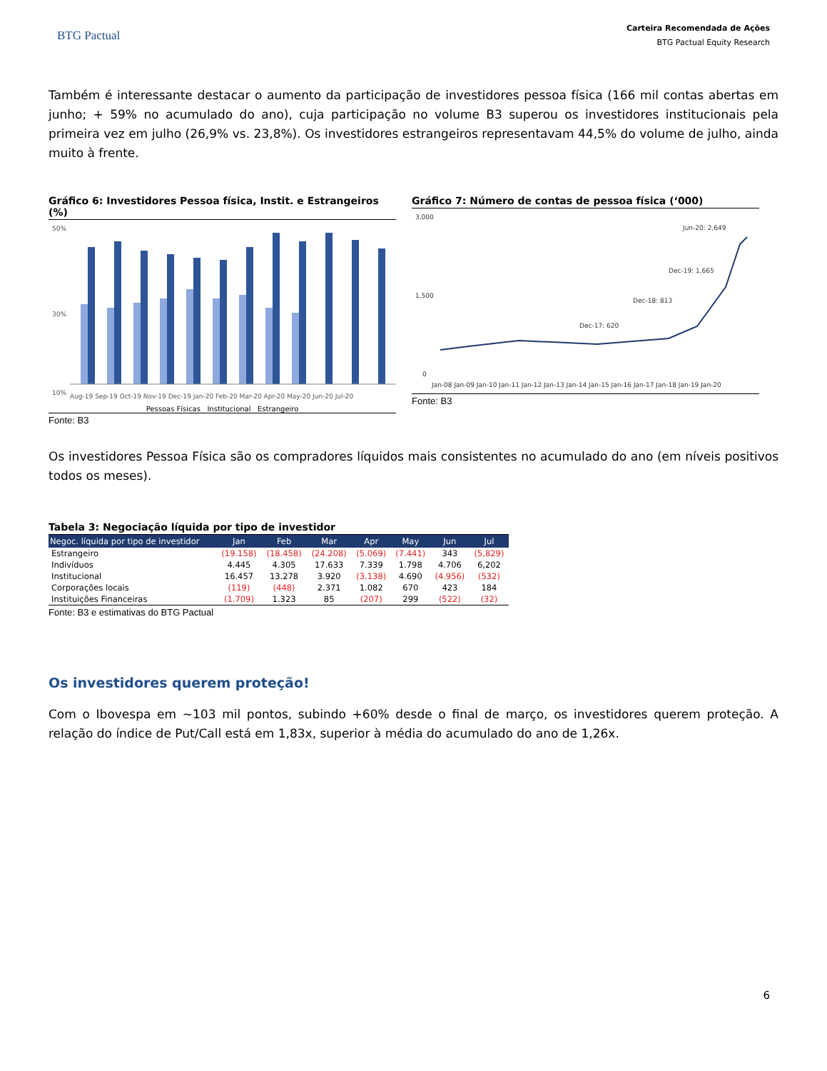BTG Pactual
Carteira Recomendada de Ações
BTG Pactual Equity Research
Também é interessante destacar o aumento da participação de investidores pessoa física (166 mil contas abertas em junho; + 59% no acumulado do ano), cuja participação no volume B3 superou os investidores institucionais pela primeira vez em julho (26,9% vs. 23,8%). Os investidores estrangeiros representavam 44,5% do volume de julho, ainda muito à frente.
Gráfico 6: Investidores Pessoa física, Instit. e Estrangeiros (%)
50%
30%
10%
Aug-19 Sep-19 Oct-19 Nov-19 Dec-19 Jan-20 Feb-20 Mar-20 Apr-20 May-20 Jun-20 Jul-20
Pessoas Físicas Institucional Estrangeiro
Fonte: B3
Gráfico 7: Número de contas de pessoa física (‘000)
3,000
1,500
0
Jun-20: 2,649
Dec-19: 1,665
Dec-18: 813
Dec-17: 620
Jan-08 Jan-09 Jan-10 Jan-11 Jan-12 Jan-13 Jan-14 Jan-15 Jan-16 Jan-17 Jan-18 Jan-19 Jan-20
Fonte: B3
Os investidores Pessoa Física são os compradores líquidos mais consistentes no acumulado do ano (em níveis positivos todos os meses).
Tabela 3: Negociação líquida por tipo de investidor
| Negoc. líquida por tipo de investidor | Jan | Feb | Mar | Apr | May | Jun | Jul |
| --- | --- | --- | --- | --- | --- | --- | --- |
| Estrangeiro | (19.158) | (18.458) | (24.208) | (5.069) | (7.441) | 343 | (5,829) |
| Indivíduos | 4.445 | 4.305 | 17.633 | 7.339 | 1.798 | 4.706 | 6,202 |
| Institucional | 16.457 | 13.278 | 3.920 | (3.138) | 4.690 | (4.956) | (532) |
| Corporações locais | (119) | (448) | 2.371 | 1.082 | 670 | 423 | 184 |
| Instituições Financeiras | (1.709) | 1.323 | 85 | (207) | 299 | (522) | (32) |
Fonte: B3 e estimativas do BTG Pactual
Os investidores querem proteção!
Com o Ibovespa em ~103 mil pontos, subindo +60% desde o final de março, os investidores querem proteção. A relação do índice de Put/Call está em 1,83x, superior à média do acumulado do ano de 1,26x.
6